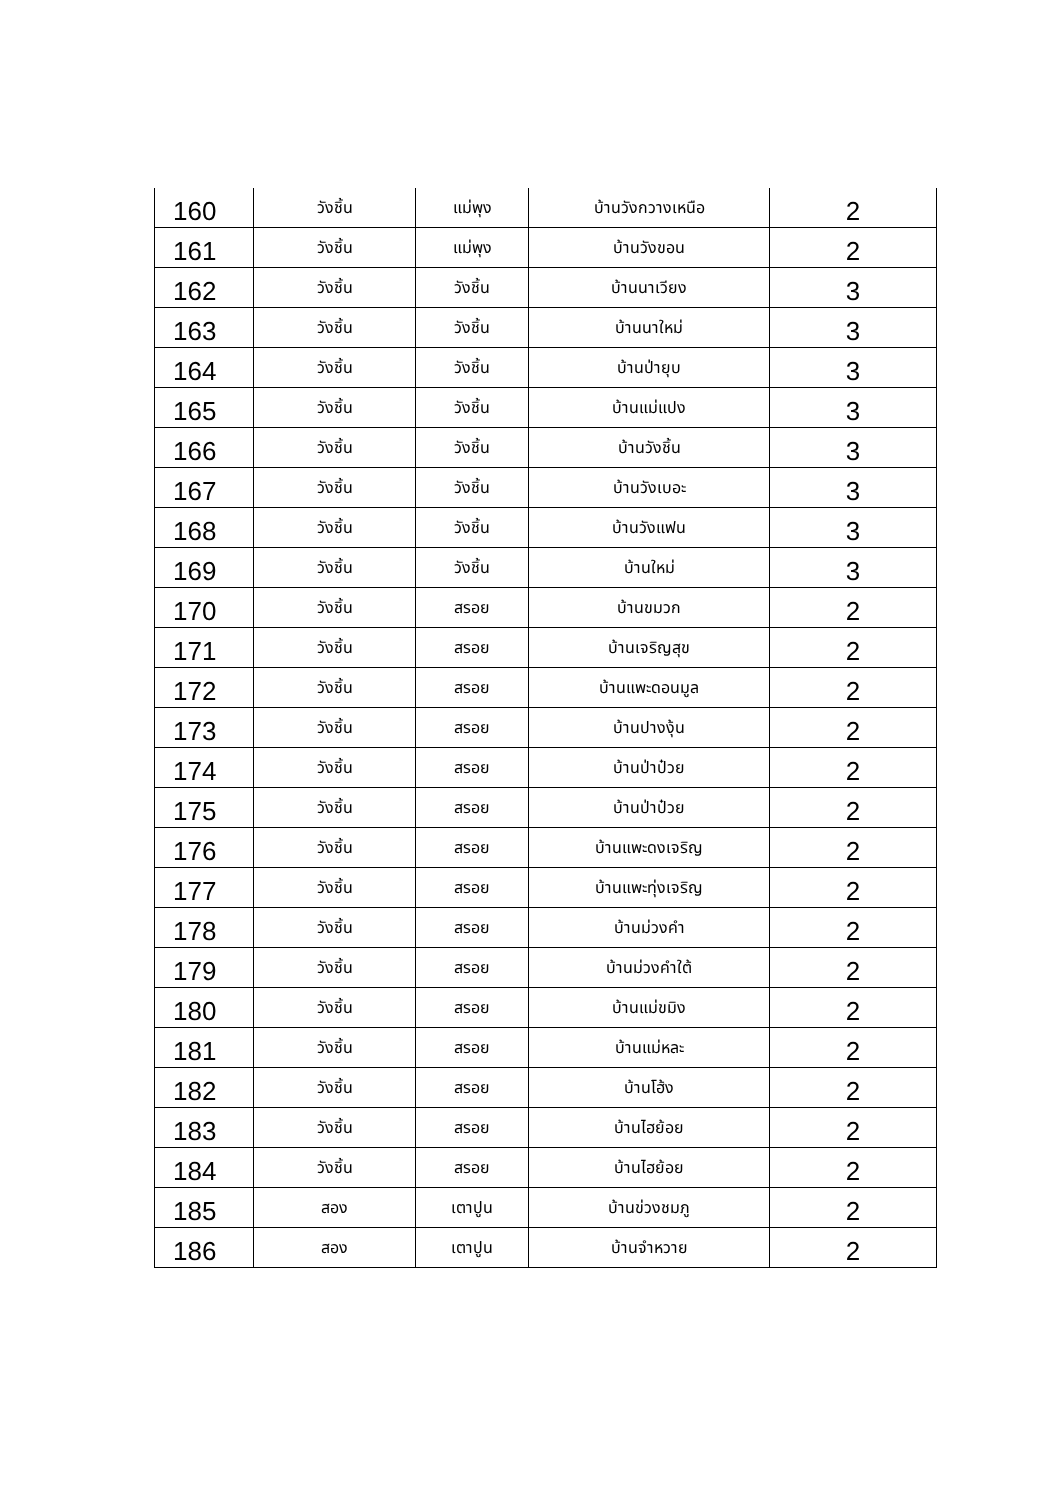| 160 | วังชิ้น | แม่พุง | บ้านวังกวางเหนือ | 2 |
| 161 | วังชิ้น | แม่พุง | บ้านวังขอน | 2 |
| 162 | วังชิ้น | วังชิ้น | บ้านนาเวียง | 3 |
| 163 | วังชิ้น | วังชิ้น | บ้านนาใหม่ | 3 |
| 164 | วังชิ้น | วังชิ้น | บ้านป่ายุบ | 3 |
| 165 | วังชิ้น | วังชิ้น | บ้านแม่แปง | 3 |
| 166 | วังชิ้น | วังชิ้น | บ้านวังชิ้น | 3 |
| 167 | วังชิ้น | วังชิ้น | บ้านวังเบอะ | 3 |
| 168 | วังชิ้น | วังชิ้น | บ้านวังแฟน | 3 |
| 169 | วังชิ้น | วังชิ้น | บ้านใหม่ | 3 |
| 170 | วังชิ้น | สรอย | บ้านขมวก | 2 |
| 171 | วังชิ้น | สรอย | บ้านเจริญสุข | 2 |
| 172 | วังชิ้น | สรอย | บ้านแพะดอนมูล | 2 |
| 173 | วังชิ้น | สรอย | บ้านปางงุ้น | 2 |
| 174 | วังชิ้น | สรอย | บ้านป่าป๋วย | 2 |
| 175 | วังชิ้น | สรอย | บ้านป่าป๋วย | 2 |
| 176 | วังชิ้น | สรอย | บ้านแพะดงเจริญ | 2 |
| 177 | วังชิ้น | สรอย | บ้านแพะทุ่งเจริญ | 2 |
| 178 | วังชิ้น | สรอย | บ้านม่วงคำ | 2 |
| 179 | วังชิ้น | สรอย | บ้านม่วงคำใต้ | 2 |
| 180 | วังชิ้น | สรอย | บ้านแม่ขมิง | 2 |
| 181 | วังชิ้น | สรอย | บ้านแม่หละ | 2 |
| 182 | วังชิ้น | สรอย | บ้านโฮ้ง | 2 |
| 183 | วังชิ้น | สรอย | บ้านไฮย้อย | 2 |
| 184 | วังชิ้น | สรอย | บ้านไฮย้อย | 2 |
| 185 | สอง | เตาปูน | บ้านข่วงชมภู | 2 |
| 186 | สอง | เตาปูน | บ้านจำหวาย | 2 |